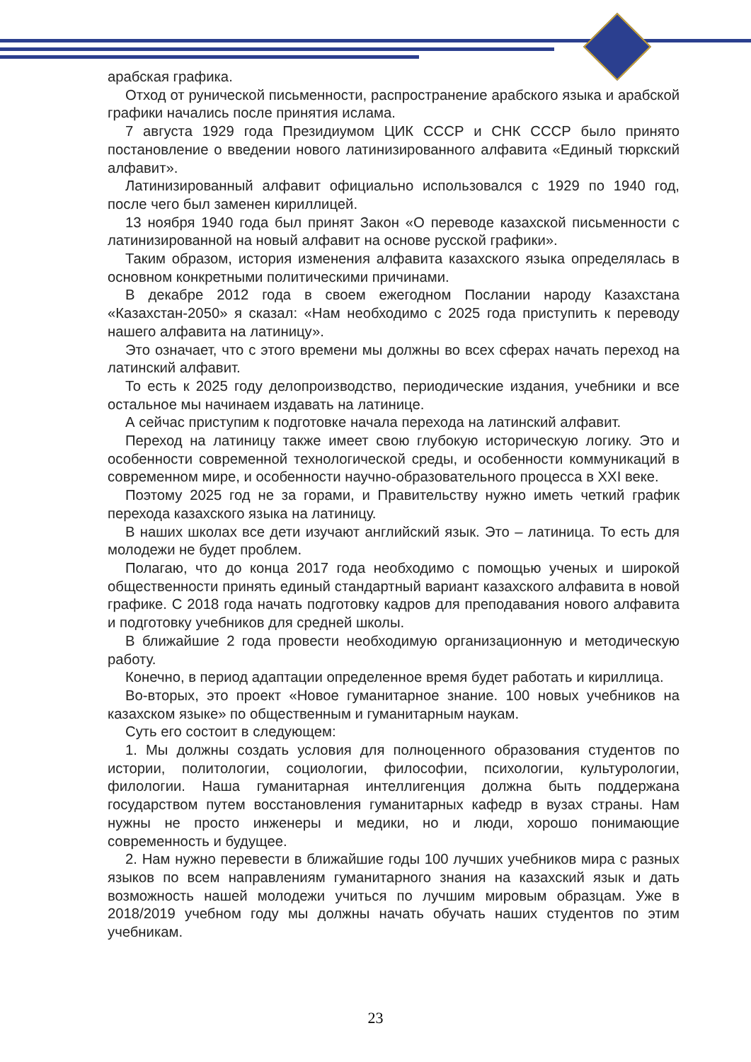арабская графика.
Отход от рунической письменности, распространение арабского языка и арабской графики начались после принятия ислама.
7 августа 1929 года Президиумом ЦИК СССР и СНК СССР было принято постановление о введении нового латинизированного алфавита «Единый тюркский алфавит».
Латинизированный алфавит официально использовался с 1929 по 1940 год, после чего был заменен кириллицей.
13 ноября 1940 года был принят Закон «О переводе казахской письменности с латинизированной на новый алфавит на основе русской графики».
Таким образом, история изменения алфавита казахского языка определялась в основном конкретными политическими причинами.
В декабре 2012 года в своем ежегодном Послании народу Казахстана «Казахстан-2050» я сказал: «Нам необходимо с 2025 года приступить к переводу нашего алфавита на латиницу».
Это означает, что с этого времени мы должны во всех сферах начать переход на латинский алфавит.
То есть к 2025 году делопроизводство, периодические издания, учебники и все остальное мы начинаем издавать на латинице.
А сейчас приступим к подготовке начала перехода на латинский алфавит.
Переход на латиницу также имеет свою глубокую историческую логику. Это и особенности современной технологической среды, и особенности коммуникаций в современном мире, и особенности научно-образовательного процесса в XXI веке.
Поэтому 2025 год не за горами, и Правительству нужно иметь четкий график перехода казахского языка на латиницу.
В наших школах все дети изучают английский язык. Это – латиница. То есть для молодежи не будет проблем.
Полагаю, что до конца 2017 года необходимо с помощью ученых и широкой общественности принять единый стандартный вариант казахского алфавита в новой графике. С 2018 года начать подготовку кадров для преподавания нового алфавита и подготовку учебников для средней школы.
В ближайшие 2 года провести необходимую организационную и методическую работу.
Конечно, в период адаптации определенное время будет работать и кириллица.
Во-вторых, это проект «Новое гуманитарное знание. 100 новых учебников на казахском языке» по общественным и гуманитарным наукам.
Суть его состоит в следующем:
1. Мы должны создать условия для полноценного образования студентов по истории, политологии, социологии, философии, психологии, культурологии, филологии. Наша гуманитарная интеллигенция должна быть поддержана государством путем восстановления гуманитарных кафедр в вузах страны. Нам нужны не просто инженеры и медики, но и люди, хорошо понимающие современность и будущее.
2. Нам нужно перевести в ближайшие годы 100 лучших учебников мира с разных языков по всем направлениям гуманитарного знания на казахский язык и дать возможность нашей молодежи учиться по лучшим мировым образцам. Уже в 2018/2019 учебном году мы должны начать обучать наших студентов по этим учебникам.
23